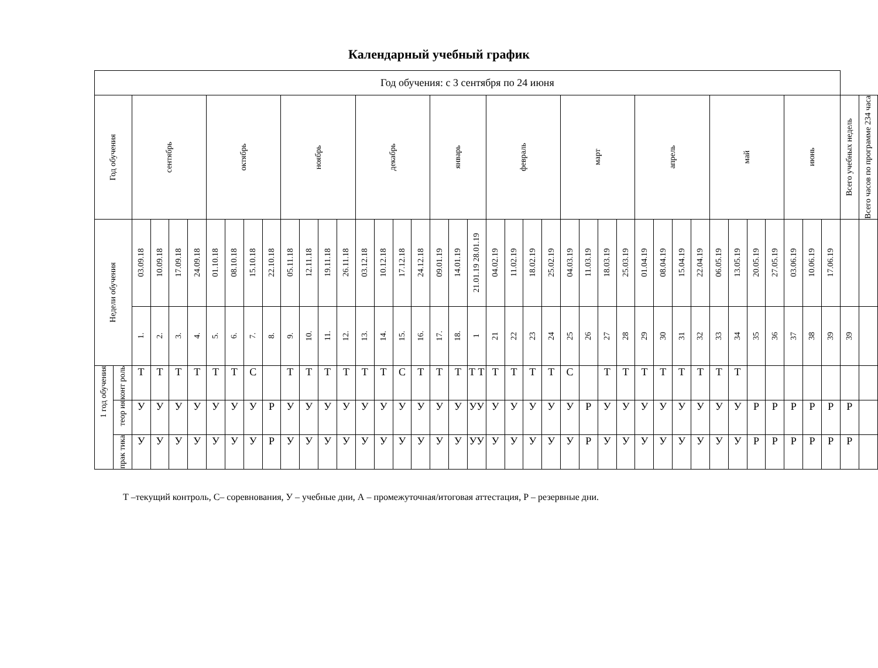Календарный учебный график
| Год обучения: с 3 сентября по 24 июня | | | | | | | | | | | | | | | | | | | | | | | | | | | | | | | | | | | | | | | | | |
| Год обучения | | сентябрь | | | | октябрь | | | | ноябрь | | | | декабрь | | | | январь | | | февраль | | | | март | | | | апрель | | | | май | | | | июнь | | | Всего учебных недель | Всего часов по программе 234 часа |
| Недели обучения | | 03.09.18 | 10.09.18 | 17.09.18 | 24.09.18 | 01.10.18 | 08.10.18 | 15.10.18 | 22.10.18 | 05.11.18 | 12.11.18 | 19.11.18 | 26.11.18 | 03.12.18 | 10.12.18 | 17.12.18 | 24.12.18 | 09.01.19 | 14.01.19 | 21.01.19 28.01.19 | 04.02.19 | 11.02.19 | 18.02.19 | 25.02.19 | 04.03.19 | 11.03.19 | 18.03.19 | 25.03.19 | 01.04.19 | 08.04.19 | 15.04.19 | 22.04.19 | 06.05.19 | 13.05.19 | 20.05.19 | 27.05.19 | 03.06.19 | 10.06.19 | 17.06.19 | | |
| | | 1. | 2. | 3. | 4. | 5. | 6. | 7. | 8. | 9. | 10. | 11. | 12. | 13. | 14. | 15. | 16. | 17. | 18. | 1 | 21 | 22 | 23 | 24 | 25 | 26 | 27 | 28 | 29 | 30 | 31 | 32 | 33 | 34 | 35 | 36 | 37 | 38 | 39 | 39 | |
| 1 год обучения | конт роль | Т | Т | Т | Т | Т | Т | С | | Т | Т | Т | Т | Т | Т | С | Т | Т | Т | Т Т | Т | Т | Т | Т | С | | Т | Т | Т | Т | Т | Т | Т | Т | | | | | | | |
| | теор ия | У | У | У | У | У | У | У | Р | У | У | У | У | У | У | У | У | У | У | УУ | У | У | У | У | У | Р | У | У | У | У | У | У | У | У | Р | Р | Р | Р | Р | Р | |
| | прак тика | У | У | У | У | У | У | У | Р | У | У | У | У | У | У | У | У | У | У | УУ | У | У | У | У | У | Р | У | У | У | У | У | У | У | У | Р | Р | Р | Р | Р | Р | |
Т –текущий контроль, С– соревнования, У – учебные дни, А – промежуточная/итоговая аттестация, Р – резервные дни.